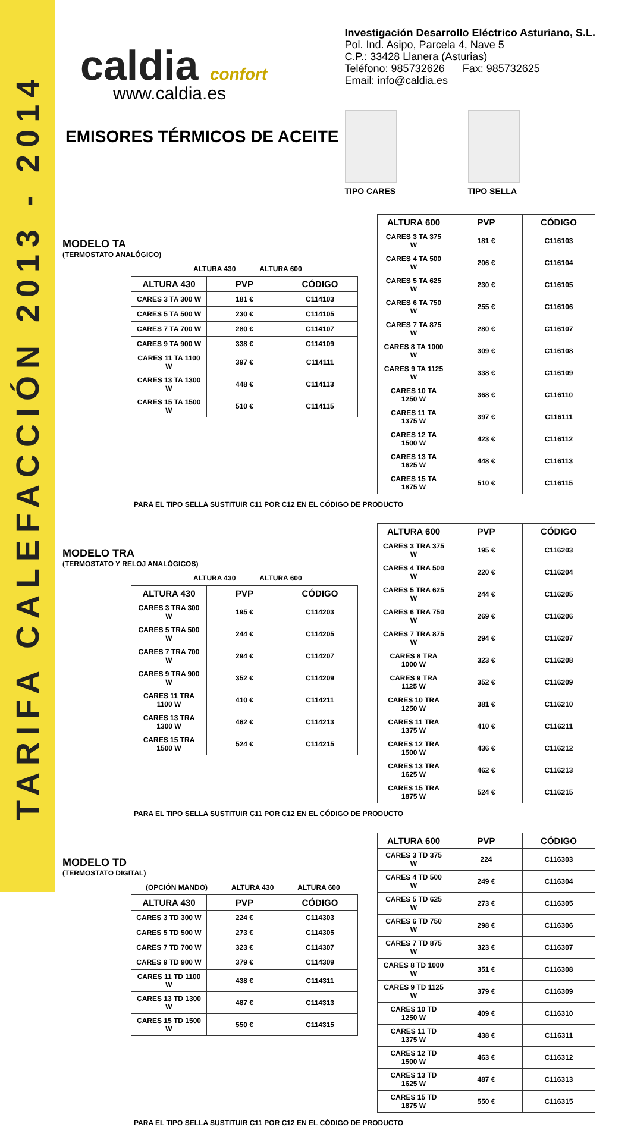TARIFA CALEFACCIÓN 2013 - 2014
caldia confort
www.caldia.es
EMISORES TÉRMICOS DE ACEITE
Investigación Desarrollo Eléctrico Asturiano, S.L.
Pol. Ind. Asipo, Parcela 4, Nave 5
C.P.: 33428 Llanera (Asturias)
Teléfono: 985732626 Fax: 985732625
Email: info@caldia.es
TIPO CARES TIPO SELLA
MODELO TA
(TERMOSTATO ANALÓGICO)
ALTURA 430 ALTURA 600
| ALTURA 430 | PVP | CÓDIGO |
| --- | --- | --- |
| CARES 3 TA 300 W | 181 € | C114103 |
| CARES 5 TA 500 W | 230 € | C114105 |
| CARES 7 TA 700 W | 280 € | C114107 |
| CARES 9 TA 900 W | 338 € | C114109 |
| CARES 11 TA 1100 W | 397 € | C114111 |
| CARES 13 TA 1300 W | 448 € | C114113 |
| CARES 15 TA 1500 W | 510 € | C114115 |
| ALTURA 600 | PVP | CÓDIGO |
| --- | --- | --- |
| CARES 3 TA 375 W | 181 € | C116103 |
| CARES 4 TA 500 W | 206 € | C116104 |
| CARES 5 TA 625 W | 230 € | C116105 |
| CARES 6 TA 750 W | 255 € | C116106 |
| CARES 7 TA 875 W | 280 € | C116107 |
| CARES 8 TA 1000 W | 309 € | C116108 |
| CARES 9 TA 1125 W | 338 € | C116109 |
| CARES 10 TA 1250 W | 368 € | C116110 |
| CARES 11 TA 1375 W | 397 € | C116111 |
| CARES 12 TA 1500 W | 423 € | C116112 |
| CARES 13 TA 1625 W | 448 € | C116113 |
| CARES 15 TA 1875 W | 510 € | C116115 |
PARA EL TIPO SELLA SUSTITUIR C11 POR C12 EN EL CÓDIGO DE PRODUCTO
MODELO TRA
(TERMOSTATO Y RELOJ ANALÓGICOS)
ALTURA 430 ALTURA 600
| ALTURA 430 | PVP | CÓDIGO |
| --- | --- | --- |
| CARES 3 TRA 300 W | 195 € | C114203 |
| CARES 5 TRA 500 W | 244 € | C114205 |
| CARES 7 TRA 700 W | 294 € | C114207 |
| CARES 9 TRA 900 W | 352 € | C114209 |
| CARES 11 TRA 1100 W | 410 € | C114211 |
| CARES 13 TRA 1300 W | 462 € | C114213 |
| CARES 15 TRA 1500 W | 524 € | C114215 |
| ALTURA 600 | PVP | CÓDIGO |
| --- | --- | --- |
| CARES 3 TRA 375 W | 195 € | C116203 |
| CARES 4 TRA 500 W | 220 € | C116204 |
| CARES 5 TRA 625 W | 244 € | C116205 |
| CARES 6 TRA 750 W | 269 € | C116206 |
| CARES 7 TRA 875 W | 294 € | C116207 |
| CARES 8 TRA 1000 W | 323 € | C116208 |
| CARES 9 TRA 1125 W | 352 € | C116209 |
| CARES 10 TRA 1250 W | 381 € | C116210 |
| CARES 11 TRA 1375 W | 410 € | C116211 |
| CARES 12 TRA 1500 W | 436 € | C116212 |
| CARES 13 TRA 1625 W | 462 € | C116213 |
| CARES 15 TRA 1875 W | 524 € | C116215 |
PARA EL TIPO SELLA SUSTITUIR C11 POR C12 EN EL CÓDIGO DE PRODUCTO
MODELO TD
(TERMOSTATO DIGITAL)
(OPCIÓN MANDO) ALTURA 430 ALTURA 600
| ALTURA 430 | PVP | CÓDIGO |
| --- | --- | --- |
| CARES 3 TD 300 W | 224 € | C114303 |
| CARES 5 TD 500 W | 273 € | C114305 |
| CARES 7 TD 700 W | 323 € | C114307 |
| CARES 9 TD 900 W | 379 € | C114309 |
| CARES 11 TD 1100 W | 438 € | C114311 |
| CARES 13 TD 1300 W | 487 € | C114313 |
| CARES 15 TD 1500 W | 550 € | C114315 |
| ALTURA 600 | PVP | CÓDIGO |
| --- | --- | --- |
| CARES 3 TD 375 W | 224 | C116303 |
| CARES 4 TD 500 W | 249 € | C116304 |
| CARES 5 TD 625 W | 273 € | C116305 |
| CARES 6 TD 750 W | 298 € | C116306 |
| CARES 7 TD 875 W | 323 € | C116307 |
| CARES 8 TD 1000 W | 351 € | C116308 |
| CARES 9 TD 1125 W | 379 € | C116309 |
| CARES 10 TD 1250 W | 409 € | C116310 |
| CARES 11 TD 1375 W | 438 € | C116311 |
| CARES 12 TD 1500 W | 463 € | C116312 |
| CARES 13 TD 1625 W | 487 € | C116313 |
| CARES 15 TD 1875 W | 550 € | C116315 |
PARA EL TIPO SELLA SUSTITUIR C11 POR C12 EN EL CÓDIGO DE PRODUCTO